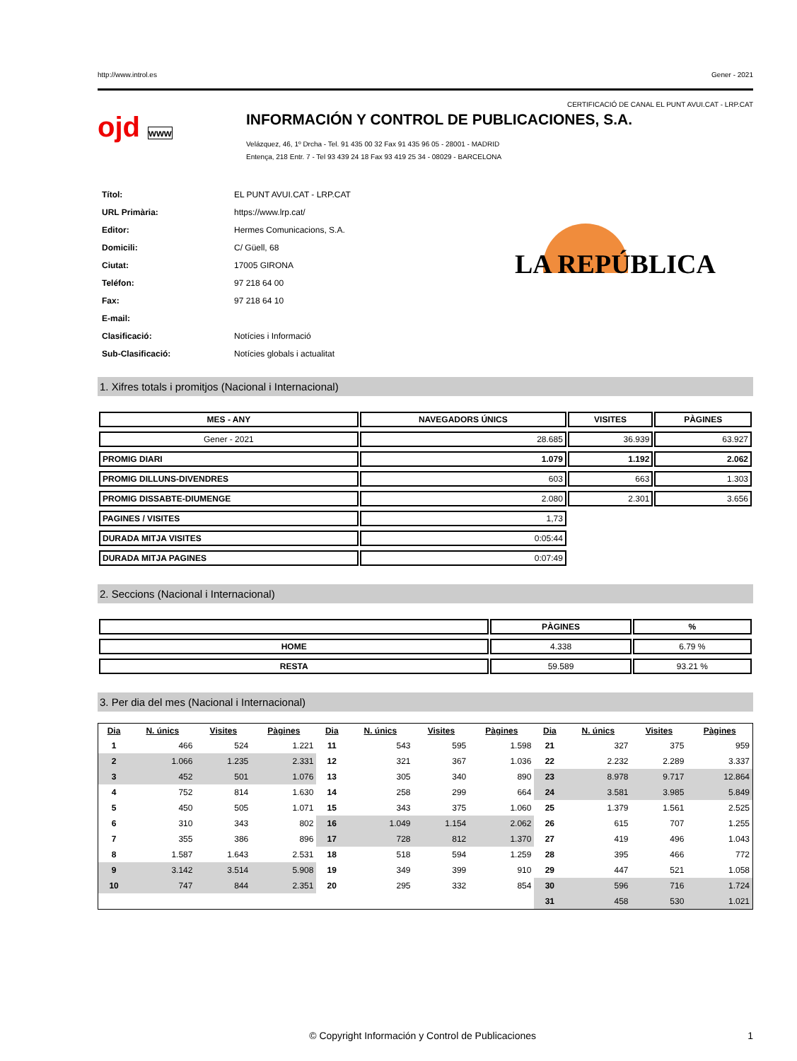http://www.introl.es Gener - 2021
CERTIFICACIÓ DE CANAL EL PUNT AVUI.CAT - LRP.CAT
ojd www
INFORMACIÓN Y CONTROL DE PUBLICACIONES, S.A.
Velázquez, 46, 1º Drcha - Tel. 91 435 00 32 Fax 91 435 96 05 - 28001 - MADRID
Entença, 218 Entr. 7 - Tel 93 439 24 18 Fax 93 419 25 34 - 08029 - BARCELONA
| Títol: | EL PUNT AVUI.CAT - LRP.CAT |
| URL Primària: | https://www.lrp.cat/ |
| Editor: | Hermes Comunicacions, S.A. |
| Domicili: | C/ Güell, 68 |
| Ciutat: | 17005 GIRONA |
| Teléfon: | 97 218 64 00 |
| Fax: | 97 218 64 10 |
| E-mail: | |
| Clasificació: | Notícies i Informació |
| Sub-Clasificació: | Notícies globals i actualitat |
LA REPÚBLICA
1. Xifres totals i promitjos (Nacional i Internacional)
| MES - ANY | NAVEGADORS ÚNICS | VISITES | PÀGINES |
| --- | --- | --- | --- |
| Gener - 2021 | 28.685 | 36.939 | 63.927 |
| PROMIG DIARI | 1.079 | 1.192 | 2.062 |
| PROMIG DILLUNS-DIVENDRES | 603 | 663 | 1.303 |
| PROMIG DISSABTE-DIUMENGE | 2.080 | 2.301 | 3.656 |
| PAGINES / VISITES | 1,73 | | |
| DURADA MITJA VISITES | 0:05:44 | | |
| DURADA MITJA PAGINES | 0:07:49 | | |
2. Seccions (Nacional i Internacional)
| | PÀGINES | % |
| --- | --- | --- |
| HOME | 4.338 | 6.79 % |
| RESTA | 59.589 | 93.21 % |
3. Per dia del mes (Nacional i Internacional)
| Dia | N. únics | Visites | Pàgines | Dia | N. únics | Visites | Pàgines | Dia | N. únics | Visites | Pàgines |
| --- | --- | --- | --- | --- | --- | --- | --- | --- | --- | --- | --- |
| 1 | 466 | 524 | 1.221 | 11 | 543 | 595 | 1.598 | 21 | 327 | 375 | 959 |
| 2 | 1.066 | 1.235 | 2.331 | 12 | 321 | 367 | 1.036 | 22 | 2.232 | 2.289 | 3.337 |
| 3 | 452 | 501 | 1.076 | 13 | 305 | 340 | 890 | 23 | 8.978 | 9.717 | 12.864 |
| 4 | 752 | 814 | 1.630 | 14 | 258 | 299 | 664 | 24 | 3.581 | 3.985 | 5.849 |
| 5 | 450 | 505 | 1.071 | 15 | 343 | 375 | 1.060 | 25 | 1.379 | 1.561 | 2.525 |
| 6 | 310 | 343 | 802 | 16 | 1.049 | 1.154 | 2.062 | 26 | 615 | 707 | 1.255 |
| 7 | 355 | 386 | 896 | 17 | 728 | 812 | 1.370 | 27 | 419 | 496 | 1.043 |
| 8 | 1.587 | 1.643 | 2.531 | 18 | 518 | 594 | 1.259 | 28 | 395 | 466 | 772 |
| 9 | 3.142 | 3.514 | 5.908 | 19 | 349 | 399 | 910 | 29 | 447 | 521 | 1.058 |
| 10 | 747 | 844 | 2.351 | 20 | 295 | 332 | 854 | 30 | 596 | 716 | 1.724 |
| | | | | | | | | 31 | 458 | 530 | 1.021 |
© Copyright Información y Control de Publicaciones 1